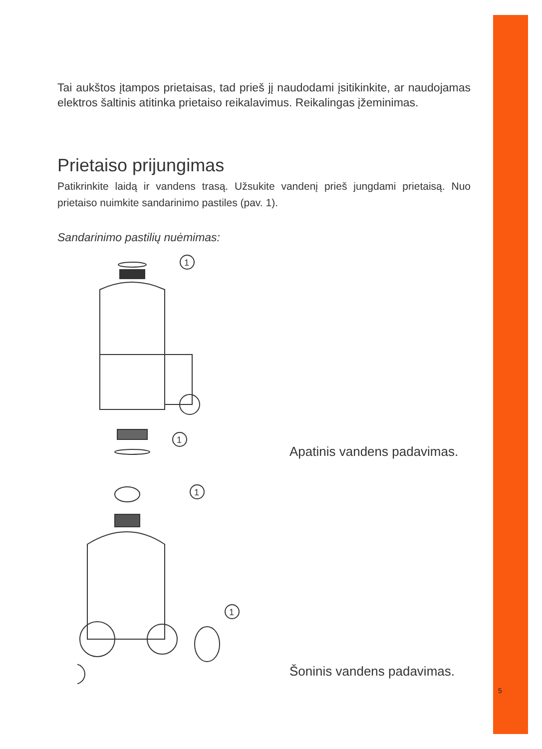Tai aukštos įtampos prietaisas, tad prieš jį naudodami įsitikinkite, ar naudojamas elektros šaltinis atitinka prietaiso reikalavimus. Reikalingas įžeminimas.
Prietaiso prijungimas
Patikrinkite laidą ir vandens trasą. Užsukite vandenį prieš jungdami prietaisą. Nuo prietaiso nuimkite sandarinimo pastiles (pav. 1).
Sandarinimo pastilių nuėmimas:
1
1
Apatinis vandens padavimas.
1
1
Šoninis vandens padavimas.
5